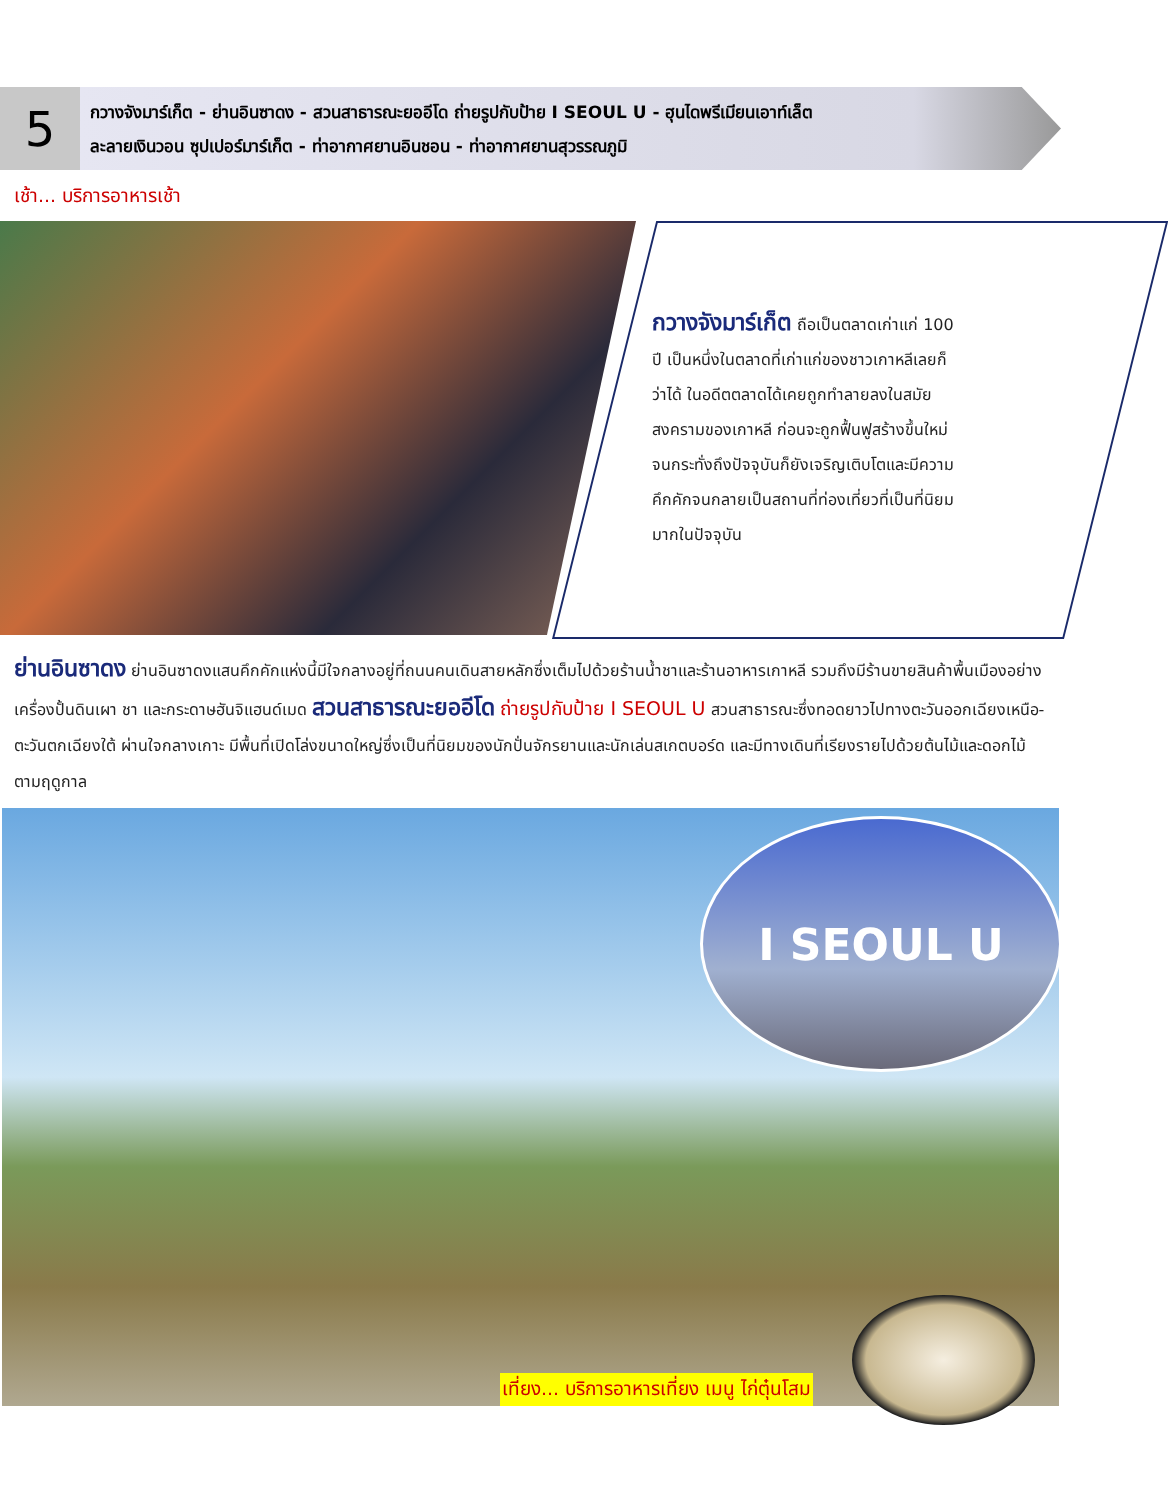5
กวางจังมาร์เก็ต - ย่านอินซาดง - สวนสาธารณะยออีโด ถ่ายรูปกับป้าย I SEOUL U - ฮุนไดพรีเมียนเอาท์เล็ต
ละลายเงินวอน ซุปเปอร์มาร์เก็ต - ท่าอากาศยานอินชอน - ท่าอากาศยานสุวรรณภูมิ
เช้า... บริการอาหารเช้า
กวางจังมาร์เก็ต ถือเป็นตลาดเก่าแก่ 100 ปี เป็นหนึ่งในตลาดที่เก่าแก่ของชาวเกาหลีเลยก็ว่าได้ ในอดีตตลาดได้เคยถูกทำลายลงในสมัยสงครามของเกาหลี ก่อนจะถูกฟื้นฟูสร้างขึ้นใหม่จนกระทั่งถึงปัจจุบันก็ยังเจริญเติบโตและมีความคึกคักจนกลายเป็นสถานที่ท่องเที่ยวที่เป็นที่นิยมมากในปัจจุบัน
ย่านอินซาดง ย่านอินซาดงแสนคึกคักแห่งนี้มีใจกลางอยู่ที่ถนนคนเดินสายหลักซึ่งเต็มไปด้วยร้านน้ำชาและร้านอาหารเกาหลี รวมถึงมีร้านขายสินค้าพื้นเมืองอย่างเครื่องปั้นดินเผา ชา และกระดาษฮันจิแฮนด์เมด สวนสาธารณะยออีโด ถ่ายรูปกับป้าย I SEOUL U สวนสาธารณะซึ่งทอดยาวไปทางตะวันออกเฉียงเหนือ-ตะวันตกเฉียงใต้ ผ่านใจกลางเกาะ มีพื้นที่เปิดโล่งขนาดใหญ่ซึ่งเป็นที่นิยมของนักปั่นจักรยานและนักเล่นสเกตบอร์ด และมีทางเดินที่เรียงรายไปด้วยต้นไม้และดอกไม้ตามฤดูกาล
I SEOUL U
เที่ยง... บริการอาหารเที่ยง เมนู ไก่ตุ๋นโสม